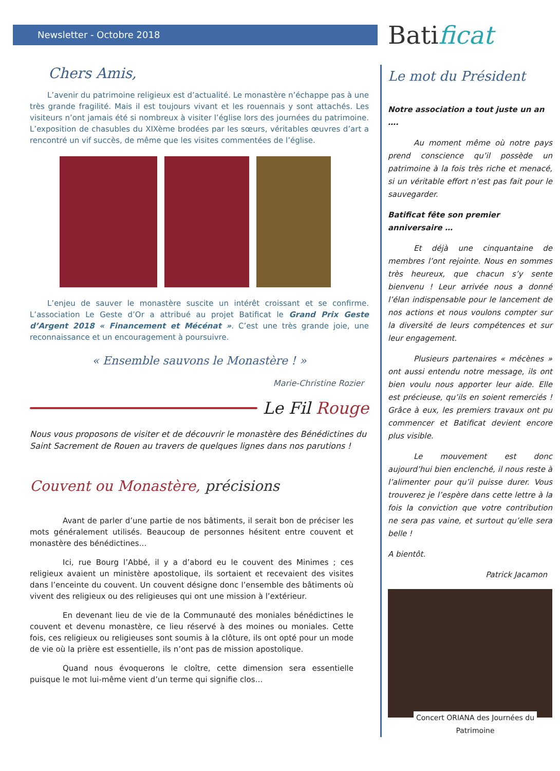Newsletter - Octobre 2018
Batificat
Chers Amis,
L’avenir du patrimoine religieux est d’actualité. Le monastère n’échappe pas à une très grande fragilité. Mais il est toujours vivant et les rouennais y sont attachés. Les visiteurs n’ont jamais été si nombreux à visiter l’église lors des journées du patrimoine. L’exposition de chasubles du XIXème brodées par les sœurs, véritables œuvres d’art a rencontré un vif succès, de même que les visites commentées de l’église.
L’enjeu de sauver le monastère suscite un intérêt croissant et se confirme. L’association Le Geste d’Or a attribué au projet Batificat le Grand Prix Geste d’Argent 2018 « Financement et Mécénat ». C’est une très grande joie, une reconnaissance et un encouragement à poursuivre.
« Ensemble sauvons le Monastère ! »
Marie-Christine Rozier
Le Fil Rouge
Nous vous proposons de visiter et de découvrir le monastère des Bénédictines du Saint Sacrement de Rouen au travers de quelques lignes dans nos parutions !
Couvent ou Monastère, précisions
Avant de parler d’une partie de nos bâtiments, il serait bon de préciser les mots généralement utilisés. Beaucoup de personnes hésitent entre couvent et monastère des bénédictines…
Ici, rue Bourg l’Abbé, il y a d’abord eu le couvent des Minimes ; ces religieux avaient un ministère apostolique, ils sortaient et recevaient des visites dans l’enceinte du couvent. Un couvent désigne donc l’ensemble des bâtiments où vivent des religieux ou des religieuses qui ont une mission à l’extérieur.
En devenant lieu de vie de la Communauté des moniales bénédictines le couvent et devenu monastère, ce lieu réservé à des moines ou moniales. Cette fois, ces religieux ou religieuses sont soumis à la clôture, ils ont opté pour un mode de vie où la prière est essentielle, ils n’ont pas de mission apostolique.
Quand nous évoquerons le cloître, cette dimension sera essentielle puisque le mot lui-même vient d’un terme qui signifie clos…
Le mot du Président
Notre association a tout juste un an ….
Au moment même où notre pays prend conscience qu’il possède un patrimoine à la fois très riche et menacé, si un véritable effort n’est pas fait pour le sauvegarder.
Batificat fête son premier anniversaire …
Et déjà une cinquantaine de membres l’ont rejointe. Nous en sommes très heureux, que chacun s’y sente bienvenu ! Leur arrivée nous a donné l’élan indispensable pour le lancement de nos actions et nous voulons compter sur la diversité de leurs compétences et sur leur engagement.
Plusieurs partenaires « mécènes » ont aussi entendu notre message, ils ont bien voulu nous apporter leur aide. Elle est précieuse, qu’ils en soient remerciés ! Grâce à eux, les premiers travaux ont pu commencer et Batificat devient encore plus visible.
Le mouvement est donc aujourd’hui bien enclenché, il nous reste à l’alimenter pour qu’il puisse durer. Vous trouverez je l’espère dans cette lettre à la fois la conviction que votre contribution ne sera pas vaine, et surtout qu’elle sera belle !
A bientôt.
Patrick Jacamon
Concert ORIANA des Journées du Patrimoine